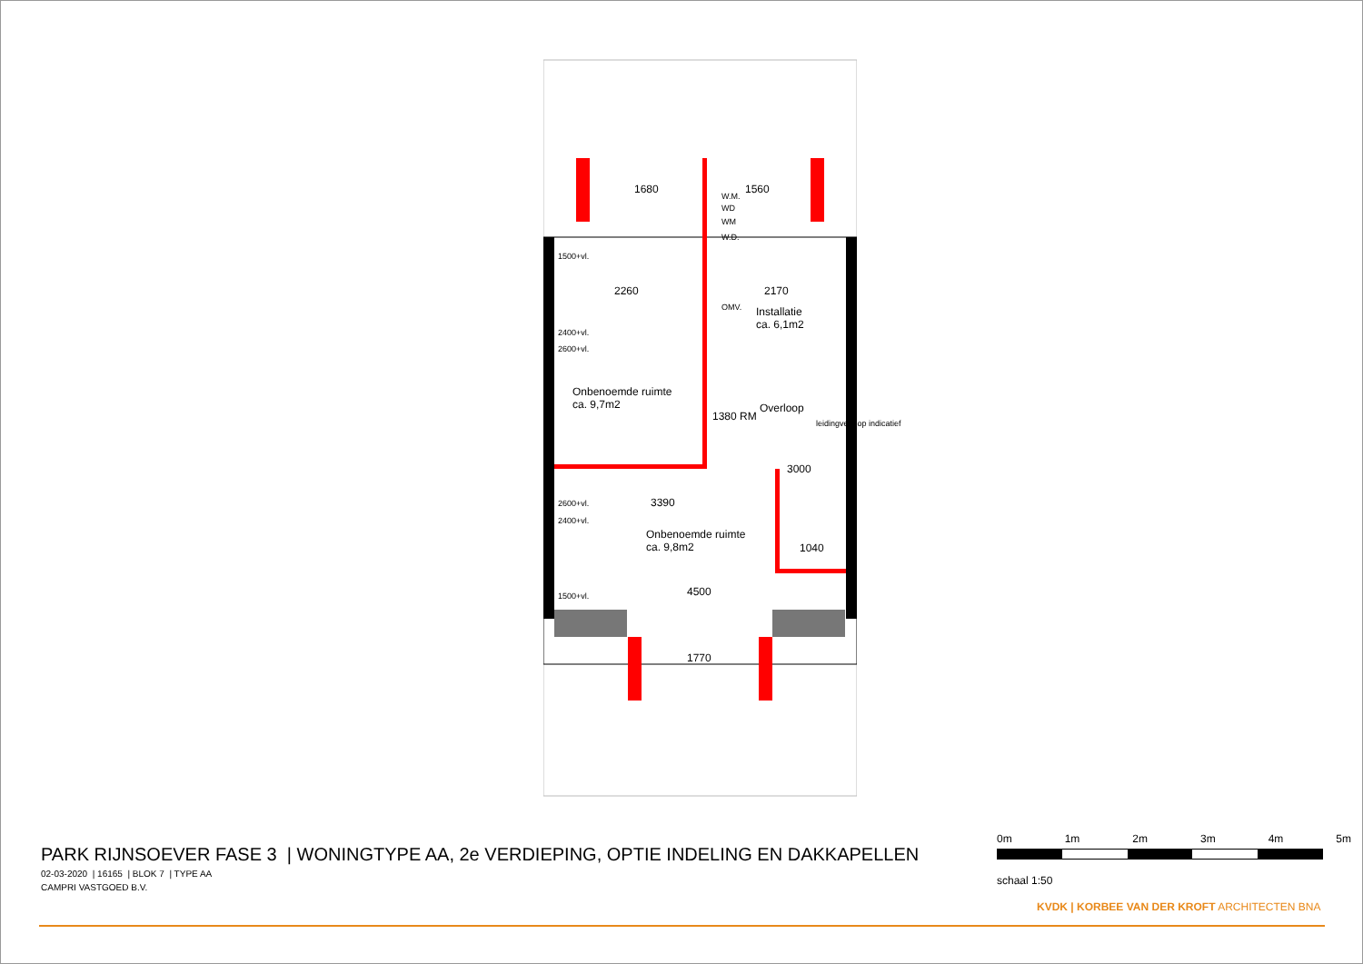1680 1560
W.M.
WD
WM
W.D.
1500+vl.
2260 2170
OMV.
Installatie
ca. 6,1m2
2400+vl.
2600+vl.
Onbenoemde ruimte
ca. 9,7m2
1380 RM
Overloop
leidingverloop indicatief
3000
2600+vl. 3390
2400+vl.
Onbenoemde ruimte
ca. 9,8m2
1040
4500
1500+vl.
1770
PARK RIJNSOEVER FASE 3 | WONINGTYPE AA, 2e VERDIEPING, OPTIE INDELING EN DAKKAPELLEN
02-03-2020 | 16165 | BLOK 7 | TYPE AA
CAMPRI VASTGOED B.V.
0m 1m 2m 3m 4m 5m
schaal 1:50
KVDK | KORBEE VAN DER KROFT ARCHITECTEN BNA